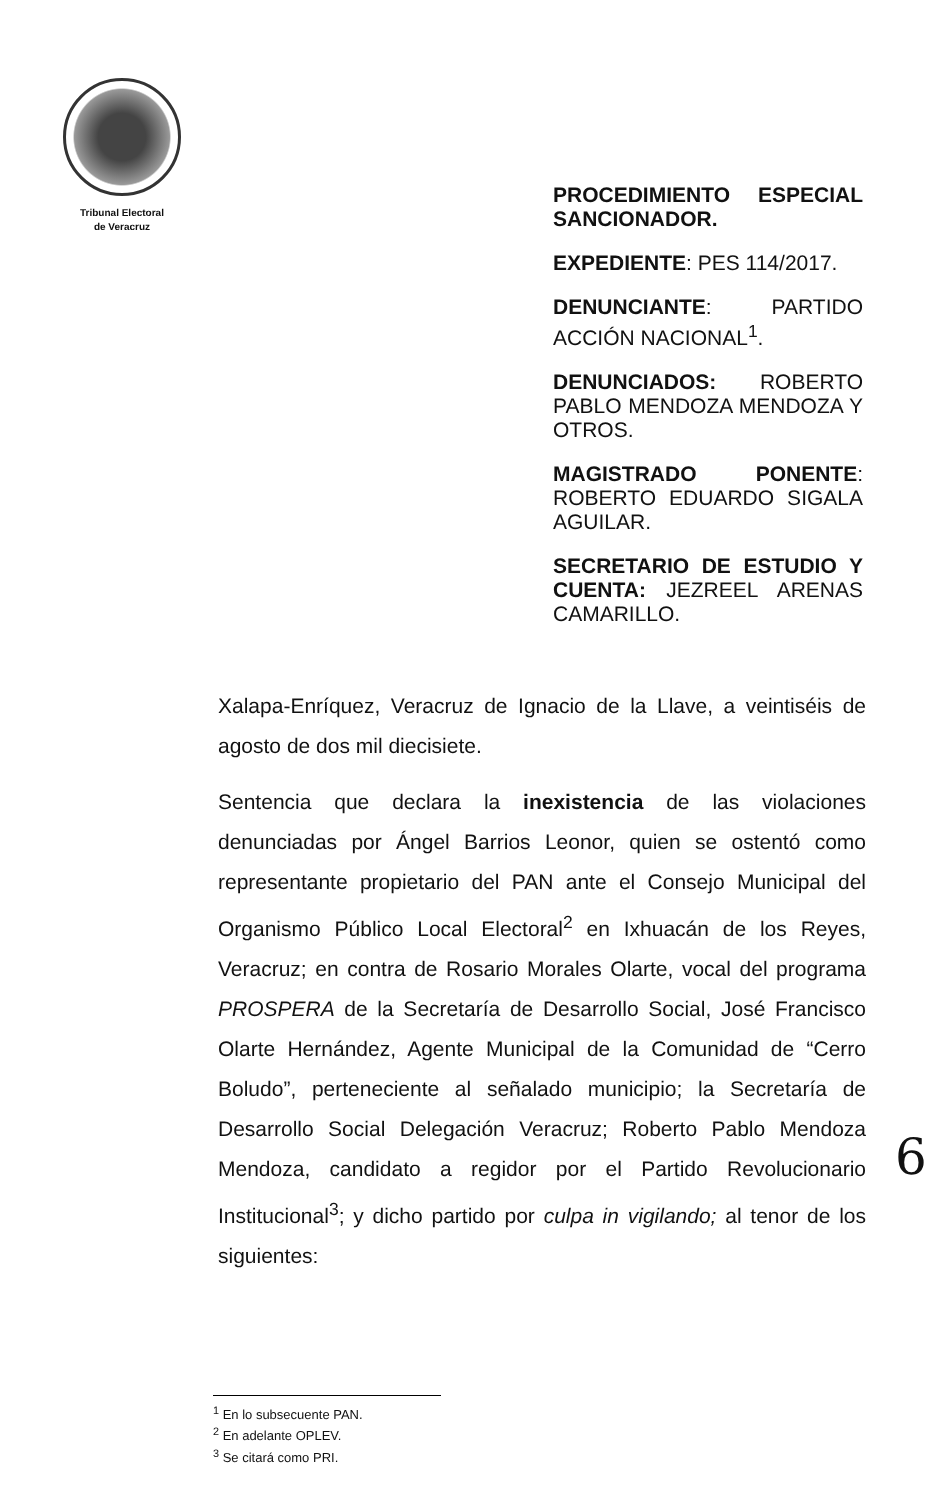Tribunal Electoral
de Veracruz
PROCEDIMIENTO ESPECIAL SANCIONADOR.
EXPEDIENTE: PES 114/2017.
DENUNCIANTE: PARTIDO ACCIÓN NACIONAL<sup>1</sup>.
DENUNCIADOS: ROBERTO PABLO MENDOZA MENDOZA Y OTROS.
MAGISTRADO PONENTE: ROBERTO EDUARDO SIGALA AGUILAR.
SECRETARIO DE ESTUDIO Y CUENTA: JEZREEL ARENAS CAMARILLO.
Xalapa-Enríquez, Veracruz de Ignacio de la Llave, a veintiséis de agosto de dos mil diecisiete.
Sentencia que declara la inexistencia de las violaciones denunciadas por Ángel Barrios Leonor, quien se ostentó como representante propietario del PAN ante el Consejo Municipal del Organismo Público Local Electoral<sup>2</sup> en Ixhuacán de los Reyes, Veracruz; en contra de Rosario Morales Olarte, vocal del programa PROSPERA de la Secretaría de Desarrollo Social, José Francisco Olarte Hernández, Agente Municipal de la Comunidad de “Cerro Boludo”, perteneciente al señalado municipio; la Secretaría de Desarrollo Social Delegación Veracruz; Roberto Pablo Mendoza Mendoza, candidato a regidor por el Partido Revolucionario Institucional<sup>3</sup>; y dicho partido por culpa in vigilando; al tenor de los siguientes:
6
<sup>1</sup> En lo subsecuente PAN.
<sup>2</sup> En adelante OPLEV.
<sup>3</sup> Se citará como PRI.